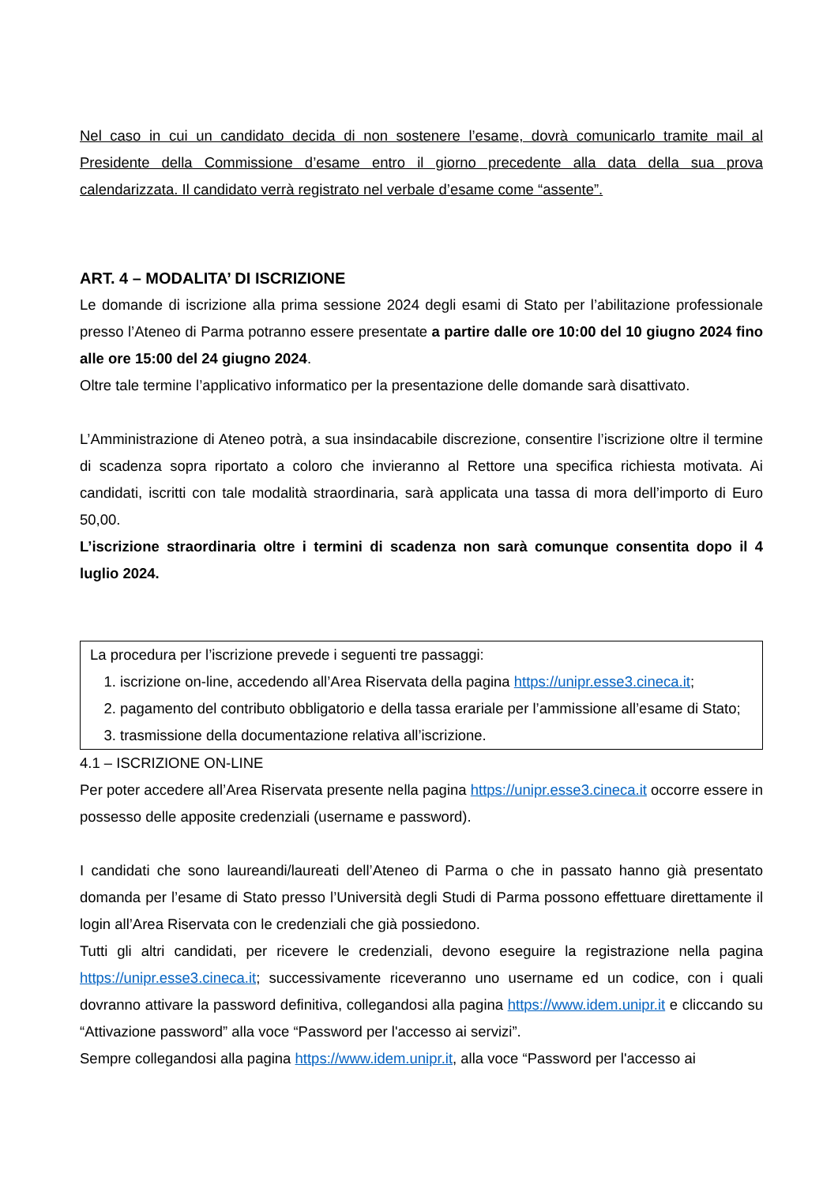Nel caso in cui un candidato decida di non sostenere l’esame, dovrà comunicarlo tramite mail al Presidente della Commissione d’esame entro il giorno precedente alla data della sua prova calendarizzata. Il candidato verrà registrato nel verbale d’esame come “assente”.
ART. 4 – MODALITA’ DI ISCRIZIONE
Le domande di iscrizione alla prima sessione 2024 degli esami di Stato per l’abilitazione professionale presso l’Ateneo di Parma potranno essere presentate a partire dalle ore 10:00 del 10 giugno 2024 fino alle ore 15:00 del 24 giugno 2024.
Oltre tale termine l’applicativo informatico per la presentazione delle domande sarà disattivato.
L’Amministrazione di Ateneo potrà, a sua insindacabile discrezione, consentire l’iscrizione oltre il termine di scadenza sopra riportato a coloro che invieranno al Rettore una specifica richiesta motivata. Ai candidati, iscritti con tale modalità straordinaria, sarà applicata una tassa di mora dell’importo di Euro 50,00.
L’iscrizione straordinaria oltre i termini di scadenza non sarà comunque consentita dopo il 4 luglio 2024.
La procedura per l’iscrizione prevede i seguenti tre passaggi:
1. iscrizione on-line, accedendo all’Area Riservata della pagina https://unipr.esse3.cineca.it;
2. pagamento del contributo obbligatorio e della tassa erariale per l’ammissione all’esame di Stato;
3. trasmissione della documentazione relativa all’iscrizione.
4.1 – ISCRIZIONE ON-LINE
Per poter accedere all’Area Riservata presente nella pagina https://unipr.esse3.cineca.it occorre essere in possesso delle apposite credenziali (username e password).
I candidati che sono laureandi/laureati dell’Ateneo di Parma o che in passato hanno già presentato domanda per l’esame di Stato presso l’Università degli Studi di Parma possono effettuare direttamente il login all’Area Riservata con le credenziali che già possiedono.
Tutti gli altri candidati, per ricevere le credenziali, devono eseguire la registrazione nella pagina https://unipr.esse3.cineca.it; successivamente riceveranno uno username ed un codice, con i quali dovranno attivare la password definitiva, collegandosi alla pagina https://www.idem.unipr.it e cliccando su “Attivazione password” alla voce “Password per l'accesso ai servizi”.
Sempre collegandosi alla pagina https://www.idem.unipr.it, alla voce “Password per l'accesso ai